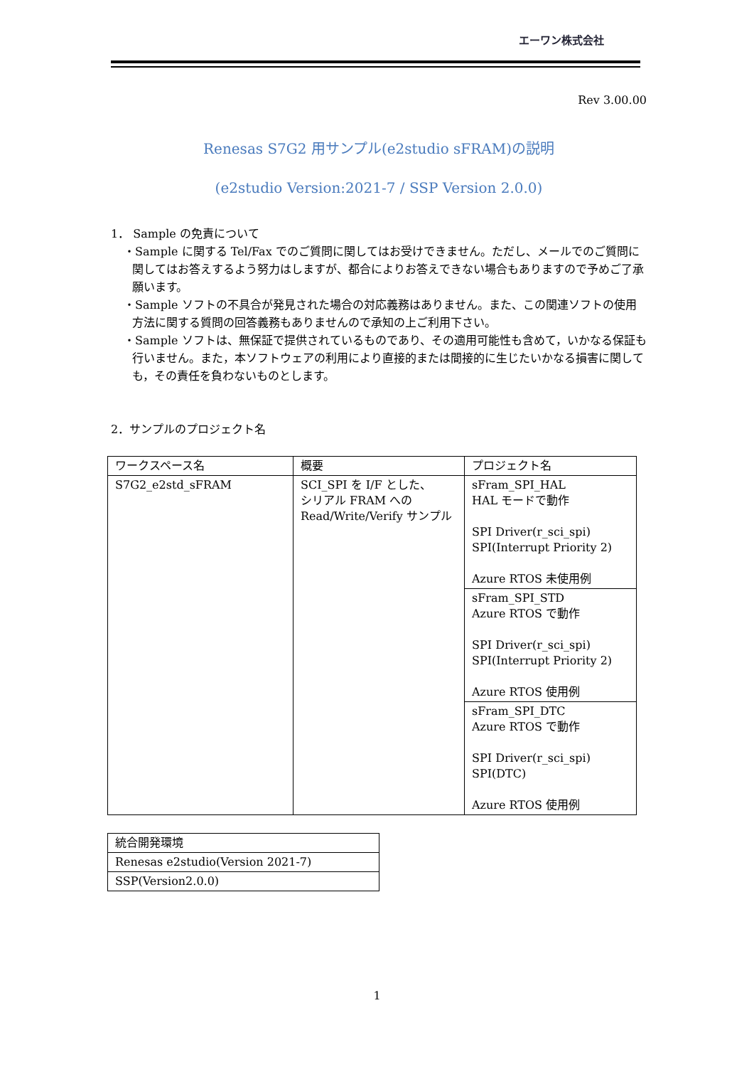エーワン株式会社
Rev 3.00.00
Renesas S7G2 用サンプル(e2studio sFRAM)の説明
(e2studio Version:2021-7 / SSP Version 2.0.0)
1． Sample の免責について
・Sample に関する Tel/Fax でのご質問に関してはお受けできません。ただし、メールでのご質問に関してはお答えするよう努力はしますが、都合によりお答えできない場合もありますので予めご了承願います。
・Sample ソフトの不具合が発見された場合の対応義務はありません。また、この関連ソフトの使用方法に関する質問の回答義務もありませんので承知の上ご利用下さい。
・Sample ソフトは、無保証で提供されているものであり、その適用可能性も含めて，いかなる保証も行いません。また，本ソフトウェアの利用により直接的または間接的に生じたいかなる損害に関しても，その責任を負わないものとします。
2．サンプルのプロジェクト名
| ワークスペース名 | 概要 | プロジェクト名 |
| --- | --- | --- |
| S7G2_e2std_sFRAM | SCI_SPI を I/F とした、 シリアル FRAM への Read/Write/Verify サンプル | sFram_SPI_HAL HAL モードで動作 SPI Driver(r_sci_spi) SPI(Interrupt Priority 2) Azure RTOS 未使用例 |
| | | sFram_SPI_STD Azure RTOS で動作 SPI Driver(r_sci_spi) SPI(Interrupt Priority 2) Azure RTOS 使用例 |
| | | sFram_SPI_DTC Azure RTOS で動作 SPI Driver(r_sci_spi) SPI(DTC) Azure RTOS 使用例 |
| 統合開発環境 |
| Renesas e2studio(Version 2021-7) |
| SSP(Version2.0.0) |
1